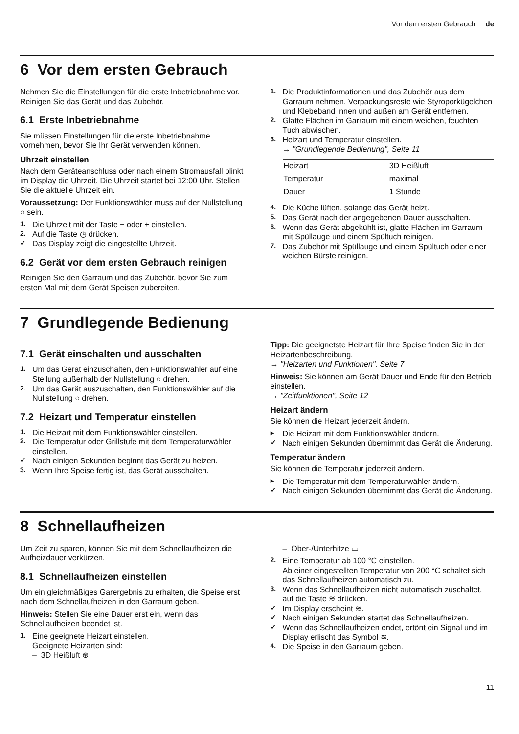Vor dem ersten Gebrauch de
6 Vor dem ersten Gebrauch
Nehmen Sie die Einstellungen für die erste Inbetrieb­nahme vor. Reinigen Sie das Gerät und das Zubehör.
6.1 Erste Inbetriebnahme
Sie müssen Einstellungen für die erste Inbetriebnahme vornehmen, bevor Sie Ihr Gerät verwenden können.
Uhrzeit einstellen
Nach dem Geräteanschluss oder nach einem Strom­ausfall blinkt im Display die Uhrzeit. Die Uhrzeit startet bei 12:00 Uhr. Stellen Sie die aktuelle Uhrzeit ein.
Voraussetzung: Der Funktionswähler muss auf der Nullstellung ○ sein.
1. Die Uhrzeit mit der Taste − oder + einstellen.
2. Auf die Taste ◷ drücken.
✓ Das Display zeigt die eingestellte Uhrzeit.
6.2 Gerät vor dem ersten Gebrauch reinigen
Reinigen Sie den Garraum und das Zubehör, bevor Sie zum ersten Mal mit dem Gerät Speisen zubereiten.
1. Die Produktinformationen und das Zubehör aus dem Garraum nehmen. Verpackungsreste wie Styro­porkügelchen und Klebeband innen und außen am Gerät entfernen.
2. Glatte Flächen im Garraum mit einem weichen, feuchten Tuch abwischen.
3. Heizart und Temperatur einstellen.
→ "Grundlegende Bedienung", Seite 11
| Heizart | 3D Heißluft |
| Temperatur | maximal |
| Dauer | 1 Stunde |
4. Die Küche lüften, solange das Gerät heizt.
5. Das Gerät nach der angegebenen Dauer ausschal­ten.
6. Wenn das Gerät abgekühlt ist, glatte Flächen im Garraum mit Spüllauge und einem Spültuch reini­gen.
7. Das Zubehör mit Spüllauge und einem Spültuch oder einer weichen Bürste reinigen.
7 Grundlegende Bedienung
7.1 Gerät einschalten und ausschalten
1. Um das Gerät einzuschalten, den Funktionswähler auf eine Stellung außerhalb der Nullstellung ○ dre­hen.
2. Um das Gerät auszuschalten, den Funktionswähler auf die Nullstellung ○ drehen.
7.2 Heizart und Temperatur einstellen
1. Die Heizart mit dem Funktionswähler einstellen.
2. Die Temperatur oder Grillstufe mit dem Temperatur­wähler einstellen.
✓ Nach einigen Sekunden beginnt das Gerät zu hei­zen.
3. Wenn Ihre Speise fertig ist, das Gerät ausschalten.
Tipp: Die geeignetste Heizart für Ihre Speise finden Sie in der Heizartenbeschreibung.
→ "Heizarten und Funktionen", Seite 7
Hinweis: Sie können am Gerät Dauer und Ende für den Betrieb einstellen.
→ "Zeitfunktionen", Seite 12
Heizart ändern
Sie können die Heizart jederzeit ändern.
▸ Die Heizart mit dem Funktionswähler ändern.
✓ Nach einigen Sekunden übernimmt das Gerät die Änderung.
Temperatur ändern
Sie können die Temperatur jederzeit ändern.
▸ Die Temperatur mit dem Temperaturwähler ändern.
✓ Nach einigen Sekunden übernimmt das Gerät die Änderung.
8 Schnellaufheizen
Um Zeit zu sparen, können Sie mit dem Schnellaufhei­zen die Aufheizdauer verkürzen.
8.1 Schnellaufheizen einstellen
Um ein gleichmäßiges Garergebnis zu erhalten, die Speise erst nach dem Schnellaufheizen in den Gar­raum geben.
Hinweis: Stellen Sie eine Dauer erst ein, wenn das Schnellaufheizen beendet ist.
1. Eine geeignete Heizart einstellen.
Geeignete Heizarten sind:
– 3D Heißluft ⊛
– Ober-/Unterhitze ▭
2. Eine Temperatur ab 100 °C einstellen.
Ab einer eingestellten Temperatur von 200 °C schaltet sich das Schnellaufheizen automatisch zu.
3. Wenn das Schnellaufheizen nicht automatisch zu­schaltet, auf die Taste ≋ drücken.
✓ Im Display erscheint ≋.
✓ Nach einigen Sekunden startet das Schnellaufhei­zen.
✓ Wenn das Schnellaufheizen endet, ertönt ein Signal und im Display erlischt das Symbol ≋.
4. Die Speise in den Garraum geben.
11